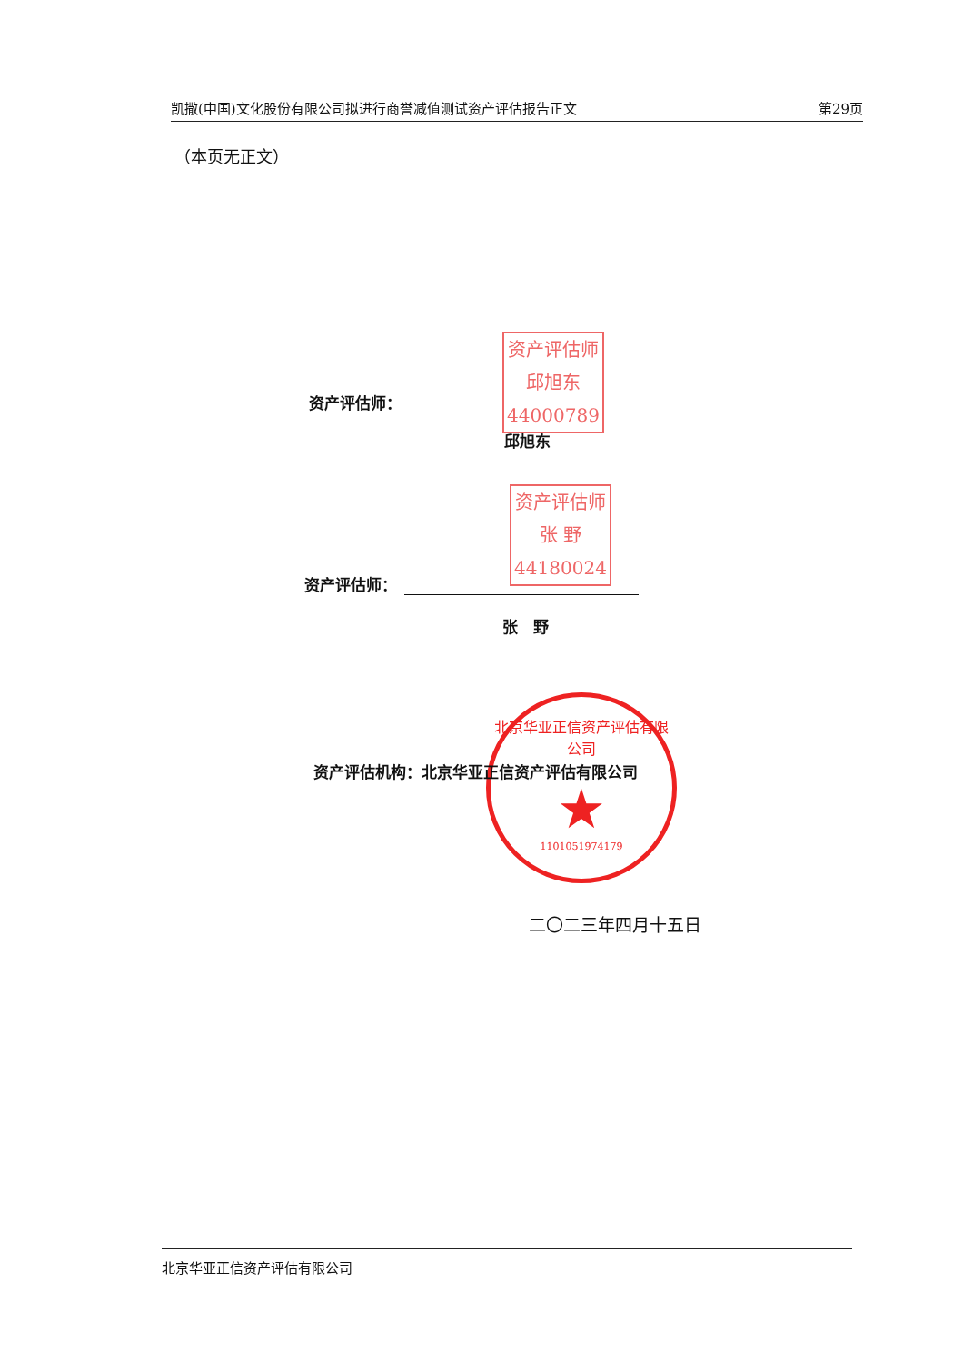凯撒(中国)文化股份有限公司拟进行商誉减值测试资产评估报告正文 第29页
（本页无正文）
资产评估师
邱旭东
44000789
资产评估师：
邱旭东
资产评估师
张 野
44180024
资产评估师：
张　野
北京华亚正信资产评估有限公司
★
1101051974179
资产评估机构：北京华亚正信资产评估有限公司
二〇二三年四月十五日
北京华亚正信资产评估有限公司